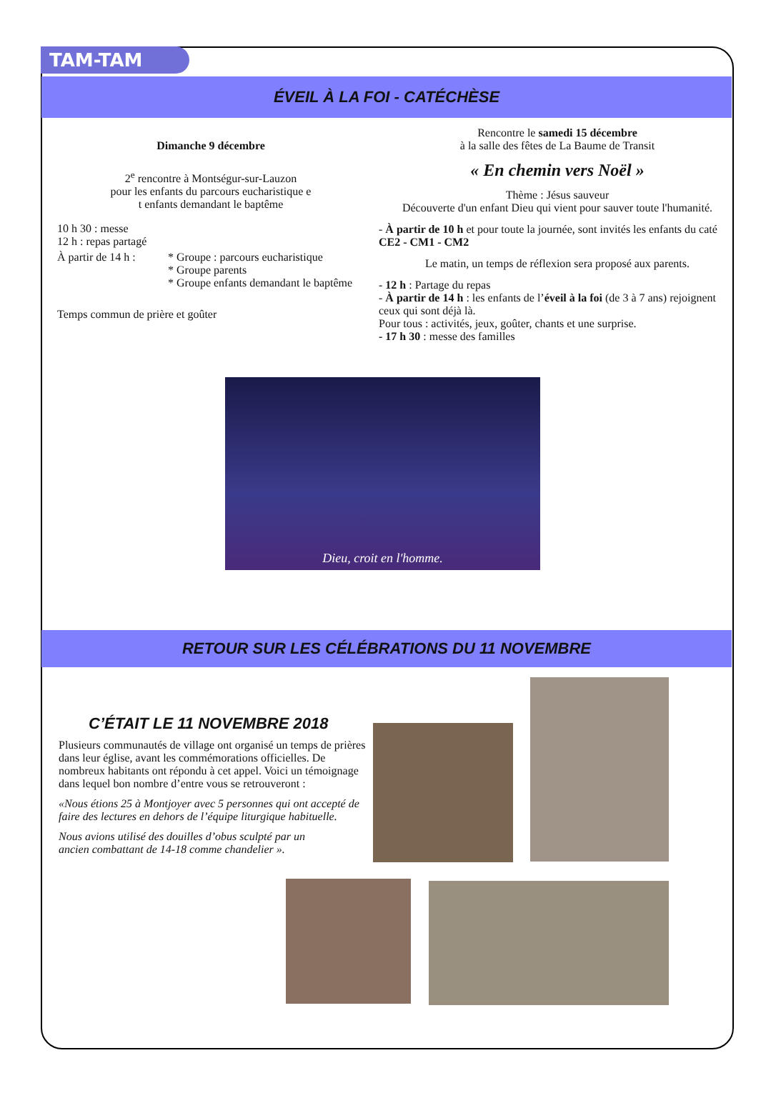TAM-TAM
ÉVEIL À LA FOI - CATÉCHÈSE
Dimanche 9 décembre
2<sup>e</sup> rencontre à Montségur-sur-Lauzon
pour les enfants du parcours eucharistique e
t enfants demandant le baptême
10 h 30 : messe
12 h : repas partagé
À partir de 14 h :
* Groupe : parcours eucharistique
* Groupe parents
* Groupe enfants demandant le baptême
Temps commun de prière et goûter
Rencontre le samedi 15 décembre
à la salle des fêtes de La Baume de Transit
« En chemin vers Noël »
Thème : Jésus sauveur
Découverte d'un enfant Dieu qui vient pour sauver toute l'humanité.
- À partir de 10 h et pour toute la journée, sont invités les enfants du caté CE2 - CM1 - CM2
Le matin, un temps de réflexion sera proposé aux parents.
- 12 h : Partage du repas
- À partir de 14 h : les enfants de l’éveil à la foi (de 3 à 7 ans) rejoignent ceux qui sont déjà là.
Pour tous : activités, jeux, goûter, chants et une surprise.
- 17 h 30 : messe des familles
Dieu, croit en l'homme.
RETOUR SUR LES CÉLÉBRATIONS DU 11 NOVEMBRE
C’ÉTAIT LE 11 NOVEMBRE 2018
Plusieurs communautés de village ont organisé un temps de prières dans leur église, avant les commémorations officielles. De nombreux habitants ont répondu à cet appel. Voici un témoignage dans lequel bon nombre d’entre vous se retrouveront :
«Nous étions 25 à Montjoyer avec 5 personnes qui ont accepté de faire des lectures en dehors de l’équipe liturgique habituelle.
Nous avions utilisé des douilles d’obus sculpté par un ancien combattant de 14-18 comme chandelier ».